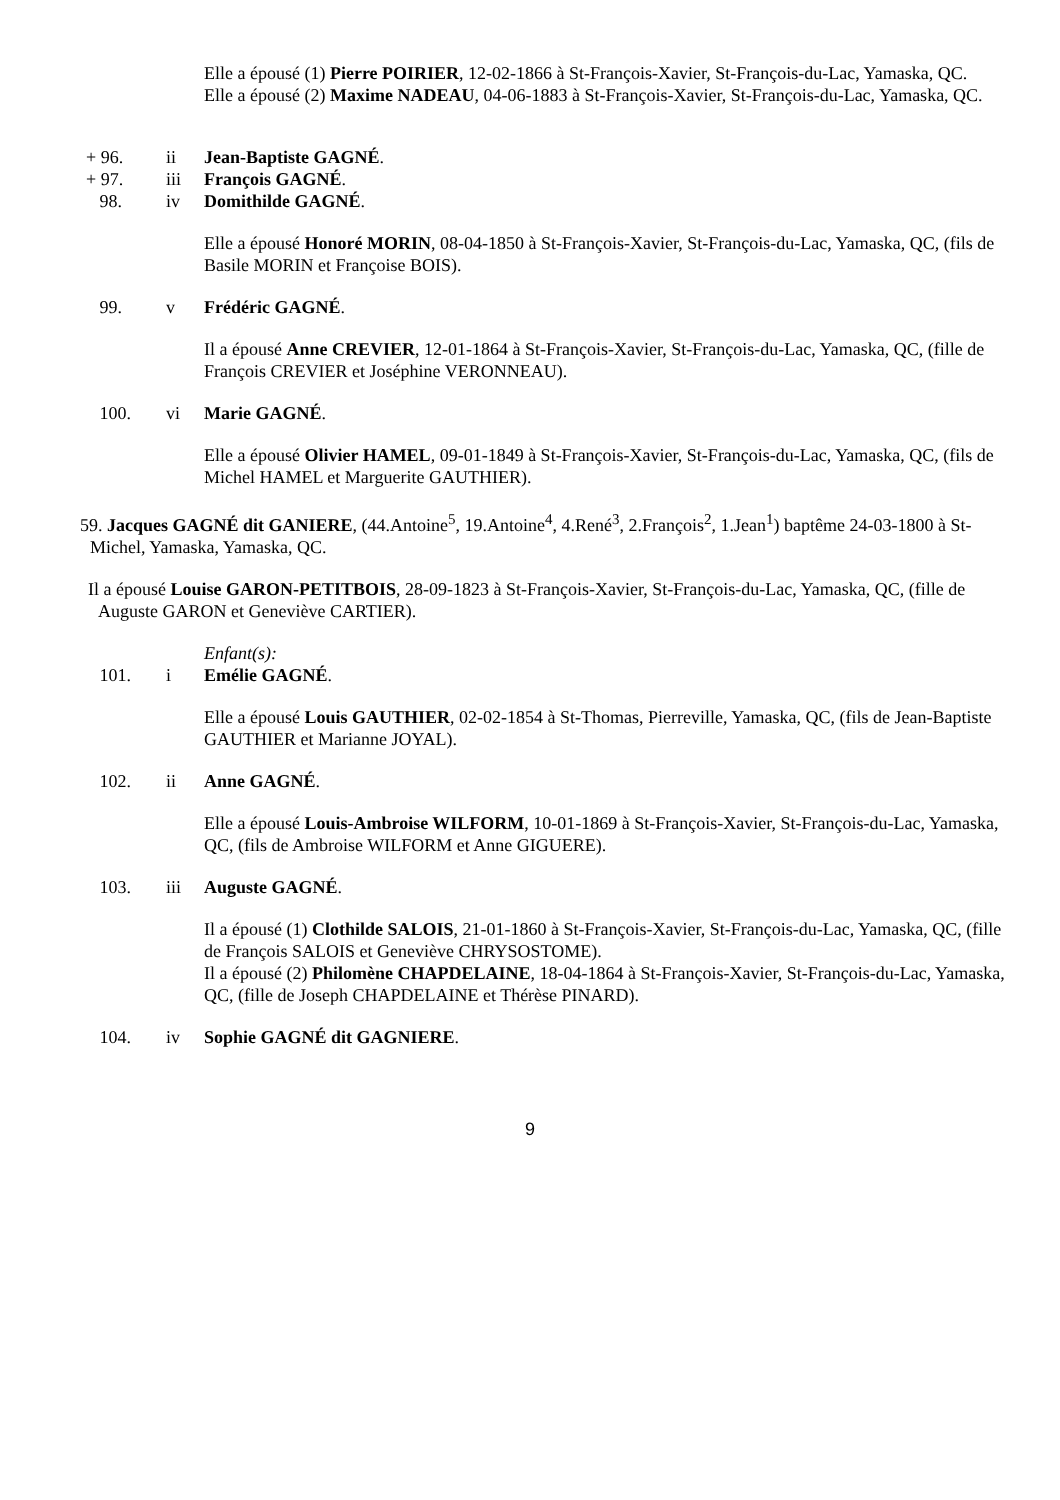Elle a épousé (1) Pierre POIRIER, 12-02-1866 à St-François-Xavier, St-François-du-Lac, Yamaska, QC.
Elle a épousé (2) Maxime NADEAU, 04-06-1883 à St-François-Xavier, St-François-du-Lac, Yamaska, QC.
+ 96. ii Jean-Baptiste GAGNÉ.
+ 97. iii François GAGNÉ.
98. iv Domithilde GAGNÉ.
Elle a épousé Honoré MORIN, 08-04-1850 à St-François-Xavier, St-François-du-Lac, Yamaska, QC, (fils de Basile MORIN et Françoise BOIS).
99. v Frédéric GAGNÉ.
Il a épousé Anne CREVIER, 12-01-1864 à St-François-Xavier, St-François-du-Lac, Yamaska, QC, (fille de François CREVIER et Joséphine VERONNEAU).
100. vi Marie GAGNÉ.
Elle a épousé Olivier HAMEL, 09-01-1849 à St-François-Xavier, St-François-du-Lac, Yamaska, QC, (fils de Michel HAMEL et Marguerite GAUTHIER).
59. Jacques GAGNÉ dit GANIERE, (44.Antoine<sup>5</sup>, 19.Antoine<sup>4</sup>, 4.René<sup>3</sup>, 2.François<sup>2</sup>, 1.Jean<sup>1</sup>) baptême 24-03-1800 à St-Michel, Yamaska, Yamaska, QC.
Il a épousé Louise GARON-PETITBOIS, 28-09-1823 à St-François-Xavier, St-François-du-Lac, Yamaska, QC, (fille de Auguste GARON et Geneviève CARTIER).
Enfant(s):
101. i Emélie GAGNÉ.
Elle a épousé Louis GAUTHIER, 02-02-1854 à St-Thomas, Pierreville, Yamaska, QC, (fils de Jean-Baptiste GAUTHIER et Marianne JOYAL).
102. ii Anne GAGNÉ.
Elle a épousé Louis-Ambroise WILFORM, 10-01-1869 à St-François-Xavier, St-François-du-Lac, Yamaska, QC, (fils de Ambroise WILFORM et Anne GIGUERE).
103. iii Auguste GAGNÉ.
Il a épousé (1) Clothilde SALOIS, 21-01-1860 à St-François-Xavier, St-François-du-Lac, Yamaska, QC, (fille de François SALOIS et Geneviève CHRYSOSTOME).
Il a épousé (2) Philomène CHAPDELAINE, 18-04-1864 à St-François-Xavier, St-François-du-Lac, Yamaska, QC, (fille de Joseph CHAPDELAINE et Thérèse PINARD).
104. iv Sophie GAGNÉ dit GAGNIERE.
9